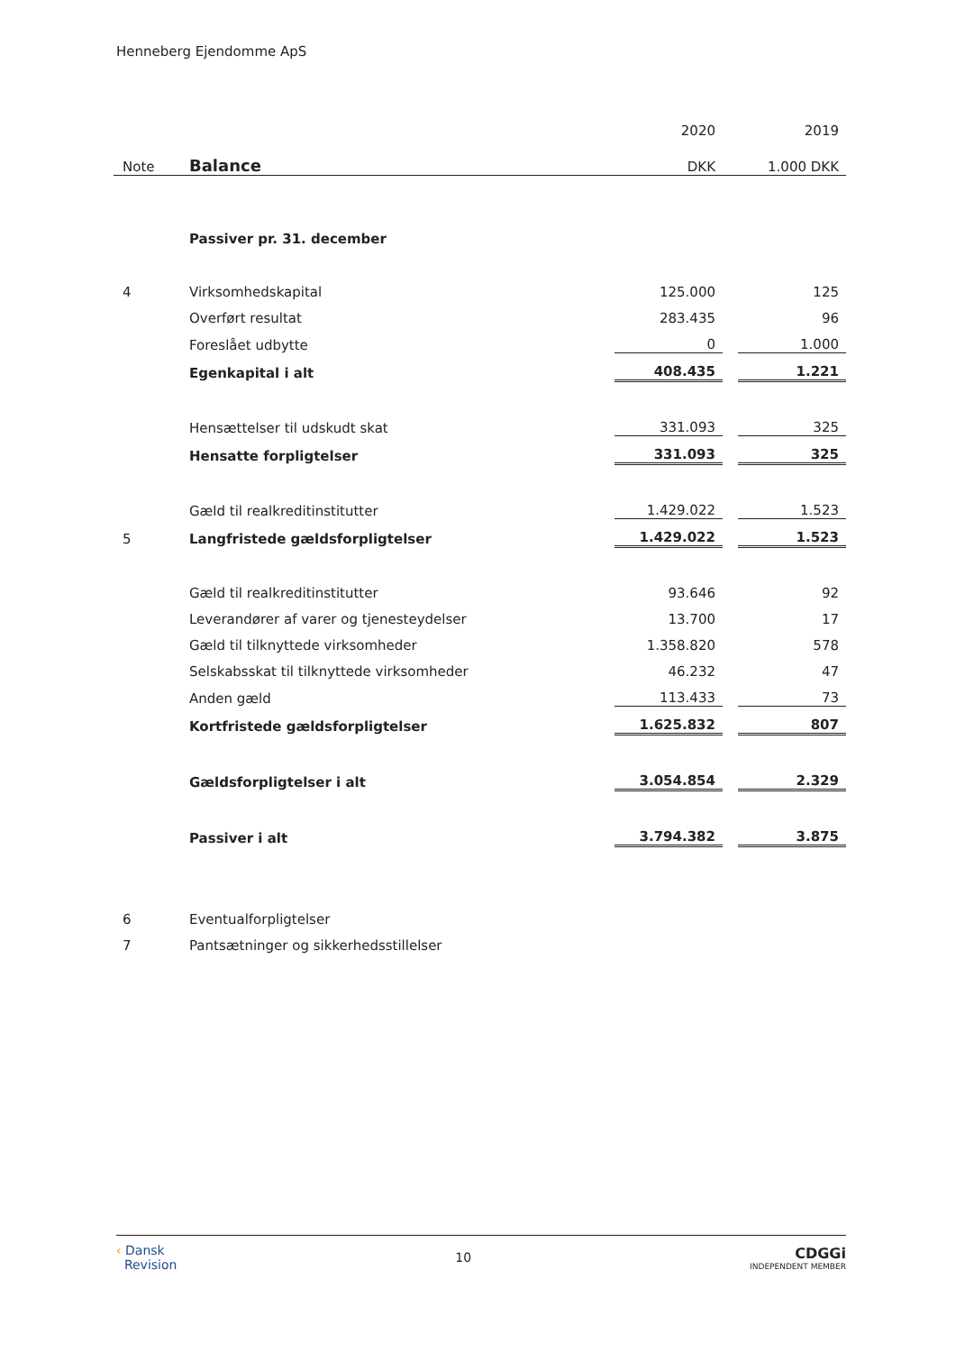Henneberg Ejendomme ApS
| | | 2020 | | 2019 |
| --- | --- | --- | --- | --- |
| Note | Balance | DKK | | 1.000 DKK |
| | Passiver pr. 31. december | | | |
| 4 | Virksomhedskapital | 125.000 | | 125 |
| | Overført resultat | 283.435 | | 96 |
| | Foreslået udbytte | 0 | | 1.000 |
| | Egenkapital i alt | 408.435 | | 1.221 |
| | Hensættelser til udskudt skat | 331.093 | | 325 |
| | Hensatte forpligtelser | 331.093 | | 325 |
| | Gæld til realkreditinstitutter | 1.429.022 | | 1.523 |
| 5 | Langfristede gældsforpligtelser | 1.429.022 | | 1.523 |
| | Gæld til realkreditinstitutter | 93.646 | | 92 |
| | Leverandører af varer og tjenesteydelser | 13.700 | | 17 |
| | Gæld til tilknyttede virksomheder | 1.358.820 | | 578 |
| | Selskabsskat til tilknyttede virksomheder | 46.232 | | 47 |
| | Anden gæld | 113.433 | | 73 |
| | Kortfristede gældsforpligtelser | 1.625.832 | | 807 |
| | Gældsforpligtelser i alt | 3.054.854 | | 2.329 |
| | Passiver i alt | 3.794.382 | | 3.875 |
| 6 | Eventualforpligtelser | | | |
| 7 | Pantsætninger og sikkerhedsstillelser | | | |
‹ Dansk
Revision
10 CDGGi
INDEPENDENT MEMBER